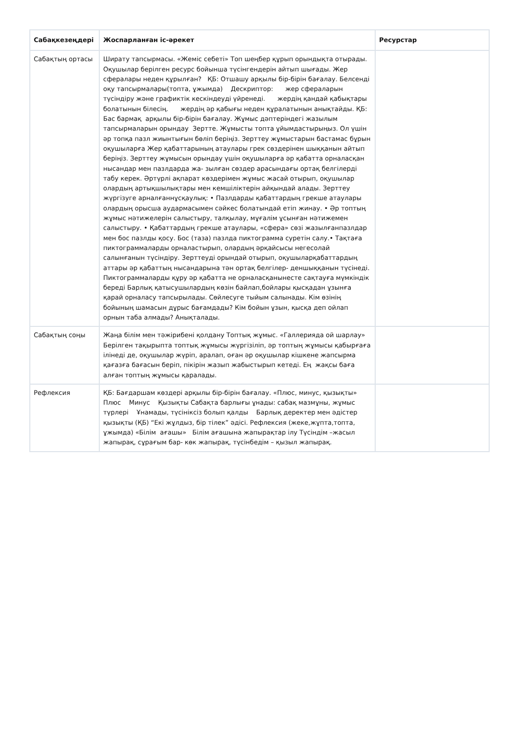| Сабақкезеңдері | Жоспарланған іс-әрекет | Ресурстар |
| --- | --- | --- |
| Сабақтың ортасы | Ширату тапсырмасы. «Жеміс себеті» Топ шеңбер құрып орындықта отырады. Оқушылар берілген ресурс бойынша түсінгендерін айтып шығады. Жер сфералары неден құрылған? ҚБ: Отшашу арқылы бір-бірін бағалау. Белсенді оқу тапсырмалары(топта, ұжымда) Дескриптор: жер сфераларын түсіндіру және графиктік кескіндеуді үйренеді. жердің қандай қабықтары болатынын білесің. жердің әр қабығы неден құралатынын анықтайды. ҚБ: Бас бармақ арқылы бір-бірін бағалау. Жұмыс дәптеріндегі жазылым тапсырмаларын орындау Зертте. Жұмысты топта ұйымдастырыңыз. Ол үшін әр топқа пазл жиынтығын бөліп беріңіз. Зерттеу жұмыстарын бастамас бұрын оқушыларға Жер қабаттарының атаулары грек сөздерінен шыққанын айтып беріңіз. Зерттеу жұмысын орындау үшін оқушыларға әр қабатта орналасқан нысандар мен пазлдарда жа- зылған сөздер арасындағы ортақ белгілерді табу керек. Әртүрлі ақпарат көздерімен жұмыс жасай отырып, оқушылар олардың артықшылықтары мен кемшіліктерін айқындай алады. Зерттеу жүргізуге арналғаннұсқаулық: • Пазлдарды қабаттардың грекше атаулары олардың орысша аудармасымен сәйкес болатындай етіп жинау. • Әр топтың жұмыс нәтижелерін салыстыру, талқылау, мұғалім ұсынған нәтижемен салыстыру. • Қабаттардың грекше атаулары, «сфера» сөзі жазылғанпазлдар мен бос пазлды қосу. Бос (таза) пазлда пиктограмма суретін салу.• Тақтаға пиктограммаларды орналастырып, олардың әрқайсысы негесолай салынғанын түсіндіру. Зерттеуді орындай отырып, оқушыларқабаттардың аттары әр қабаттың нысандарына тән ортақ белгілер- деншыққанын түсінеді. Пиктограммаларды құру әр қабатта не орналасқанынесте сақтауға мүмкіндік береді Барлық қатысушылардың көзін байлап,бойлары қысқадан ұзынға қарай орналасу тапсырылады. Сөйлесуге тыйым салынады. Кім өзінің бойының шамасын дұрыс бағамдады? Кім бойын ұзын, қысқа деп ойлап орнын таба алмады? Анықталады. | |
| Сабақтың соңы | Жаңа білім мен тәжірибені қолдану Топтық жұмыс. «Галлерияда ой шарлау» Берілген тақырыпта топтық жұмысы жүргізіліп, әр топтың жұмысы қабырғаға ілінеді де, оқушылар жүріп, аралап, оған әр оқушылар кішкене жапсырма қағазға бағасын беріп, пікірін жазып жабыстырып кетеді. Ең жақсы баға алған топтың жұмысы қаралады. | |
| Рефлексия | ҚБ: Бағдаршам көздері арқылы бір-бірін бағалау. «Плюс, минус, қызықты» Плюс Минус Қызықты Сабақта барлығы ұнады: сабақ мазмұны, жұмыс түрлері Ұнамады, түсініксіз болып қалды Барлық деректер мен әдістер қызықты (ҚБ) “Екі жұлдыз, бір тілек” әдісі. Рефлексия (жеке,жұпта,топта, ұжымда) «Білім ағашы» Білім ағашына жапырақтар ілу Түсіндім –жасыл жапырақ, сұрағым бар- көк жапырақ, түсінбедім – қызыл жапырақ. | |